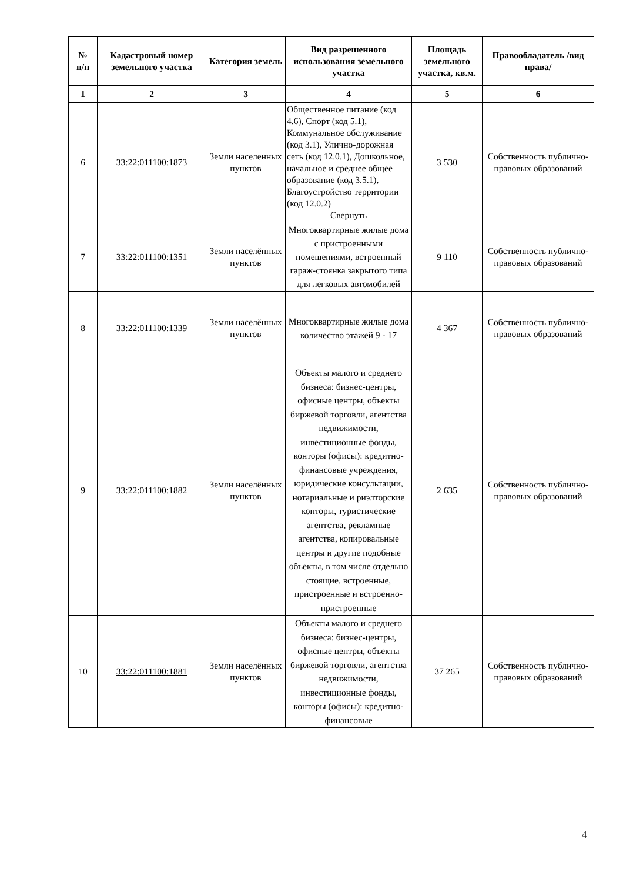| № п/п | Кадастровый номер земельного участка | Категория земель | Вид разрешенного использования земельного участка | Площадь земельного участка, кв.м. | Правообладатель /вид права/ |
| --- | --- | --- | --- | --- | --- |
| 1 | 2 | 3 | 4 | 5 | 6 |
| 6 | 33:22:011100:1873 | Земли населенных пунктов | Общественное питание (код 4.6), Спорт (код 5.1), Коммунальное обслуживание (код 3.1), Улично-дорожная сеть (код 12.0.1), Дошкольное, начальное и среднее общее образование (код 3.5.1), Благоустройство территории (код 12.0.2) Свернуть | 3 530 | Собственность публично-правовых образований |
| 7 | 33:22:011100:1351 | Земли населённых пунктов | Многоквартирные жилые дома с пристроенными помещениями, встроенный гараж-стоянка закрытого типа для легковых автомобилей | 9 110 | Собственность публично-правовых образований |
| 8 | 33:22:011100:1339 | Земли населённых пунктов | Многоквартирные жилые дома количество этажей 9 - 17 | 4 367 | Собственность публично-правовых образований |
| 9 | 33:22:011100:1882 | Земли населённых пунктов | Объекты малого и среднего бизнеса: бизнес-центры, офисные центры, объекты биржевой торговли, агентства недвижимости, инвестиционные фонды, конторы (офисы): кредитно-финансовые учреждения, юридические консультации, нотариальные и риэлторские конторы, туристические агентства, рекламные агентства, копировальные центры и другие подобные объекты, в том числе отдельно стоящие, встроенные, пристроенные и встроенно-пристроенные | 2 635 | Собственность публично-правовых образований |
| 10 | 33:22:011100:1881 | Земли населённых пунктов | Объекты малого и среднего бизнеса: бизнес-центры, офисные центры, объекты биржевой торговли, агентства недвижимости, инвестиционные фонды, конторы (офисы): кредитно-финансовые | 37 265 | Собственность публично-правовых образований |
4